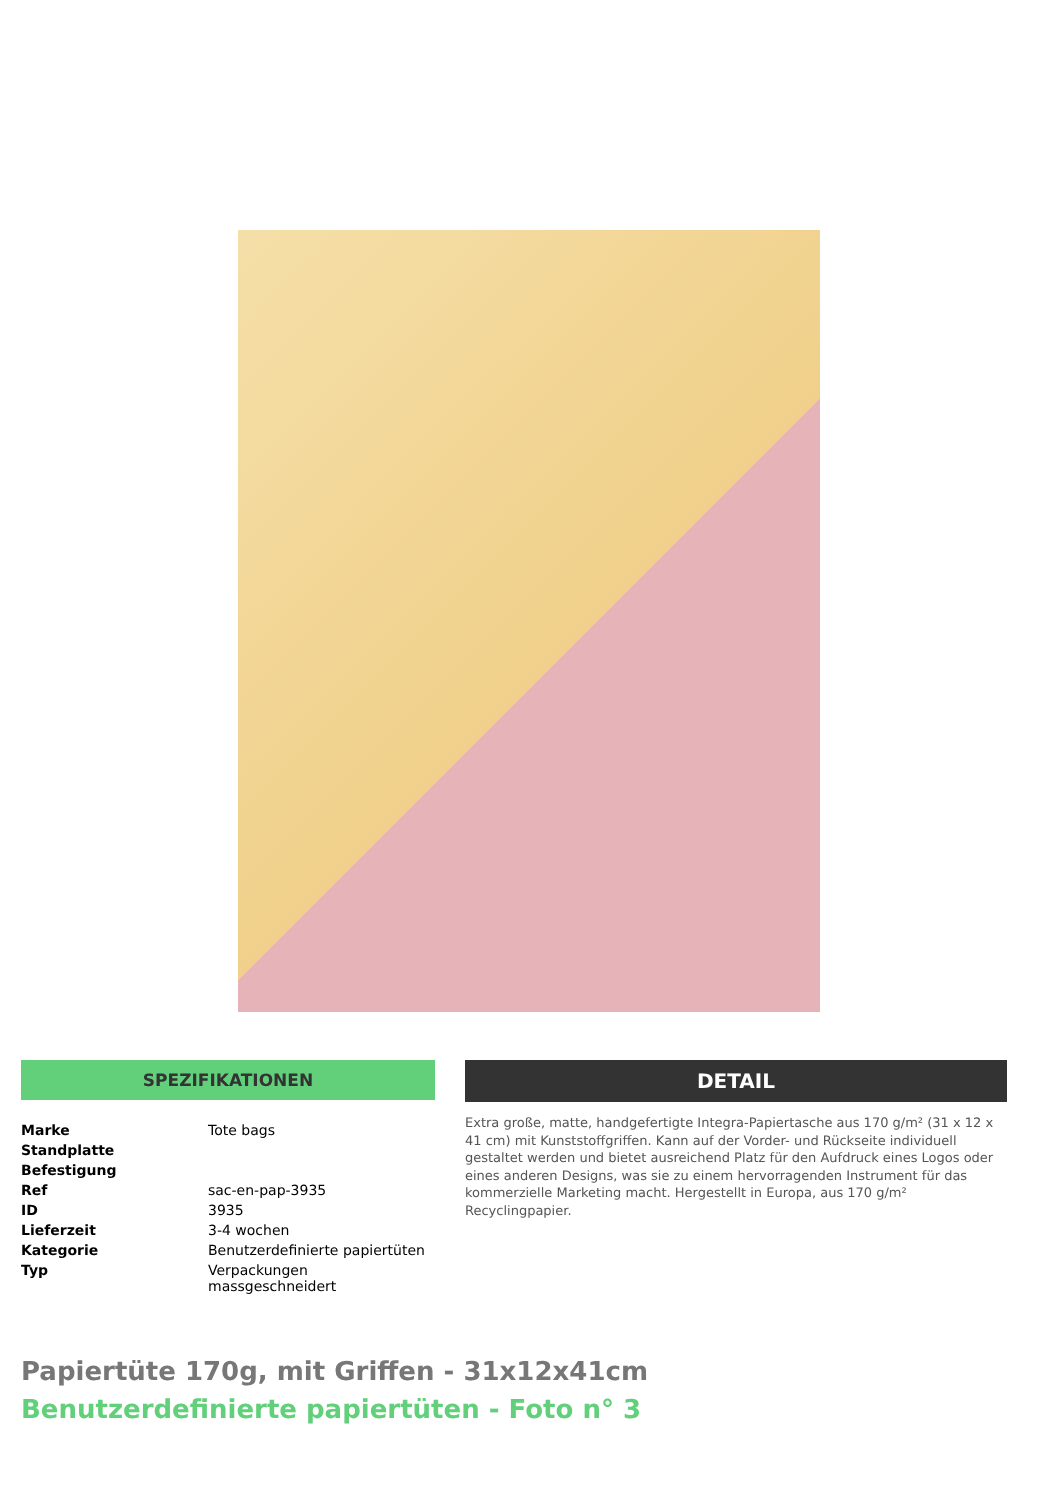SPEZIFIKATIONEN
| Marke | Tote bags |
| Standplatte | |
| Befestigung | |
| Ref | sac-en-pap-3935 |
| ID | 3935 |
| Lieferzeit | 3-4 wochen |
| Kategorie | Benutzerdefinierte papiertüten |
| Typ | Verpackungen massgeschneidert |
DETAIL
Extra große, matte, handgefertigte Integra-Papiertasche aus 170 g/m² (31 x 12 x 41 cm) mit Kunststoffgriffen. Kann auf der Vorder- und Rückseite individuell gestaltet werden und bietet ausreichend Platz für den Aufdruck eines Logos oder eines anderen Designs, was sie zu einem hervorragenden Instrument für das kommerzielle Marketing macht. Hergestellt in Europa, aus 170 g/m² Recyclingpapier.
Papiertüte 170g, mit Griffen - 31x12x41cm
Benutzerdefinierte papiertüten - Foto n° 3